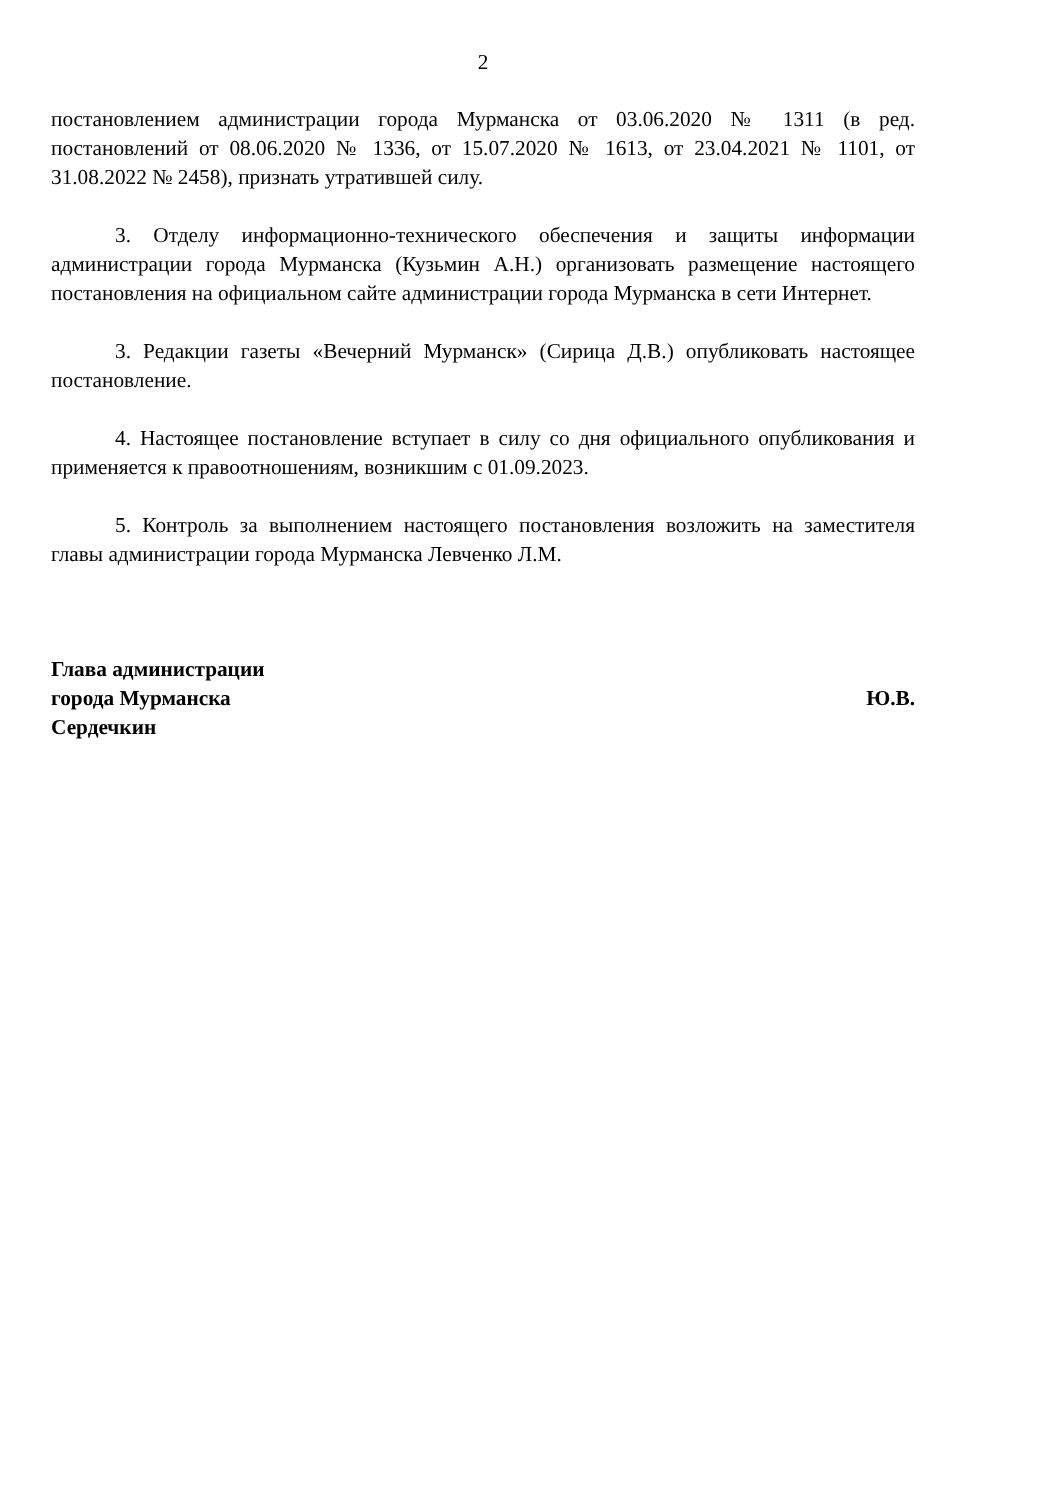2
постановлением администрации города Мурманска от 03.06.2020 № 1311 (в ред. постановлений от 08.06.2020 № 1336, от 15.07.2020 № 1613, от 23.04.2021 № 1101, от 31.08.2022 № 2458), признать утратившей силу.
3. Отделу информационно-технического обеспечения и защиты информации администрации города Мурманска (Кузьмин А.Н.) организовать размещение настоящего постановления на официальном сайте администрации города Мурманска в сети Интернет.
3. Редакции газеты «Вечерний Мурманск» (Сирица Д.В.) опубликовать настоящее постановление.
4. Настоящее постановление вступает в силу со дня официального опубликования и применяется к правоотношениям, возникшим с 01.09.2023.
5. Контроль за выполнением настоящего постановления возложить на заместителя главы администрации города Мурманска Левченко Л.М.
Глава администрации
города Мурманска Ю.В.
Сердечкин